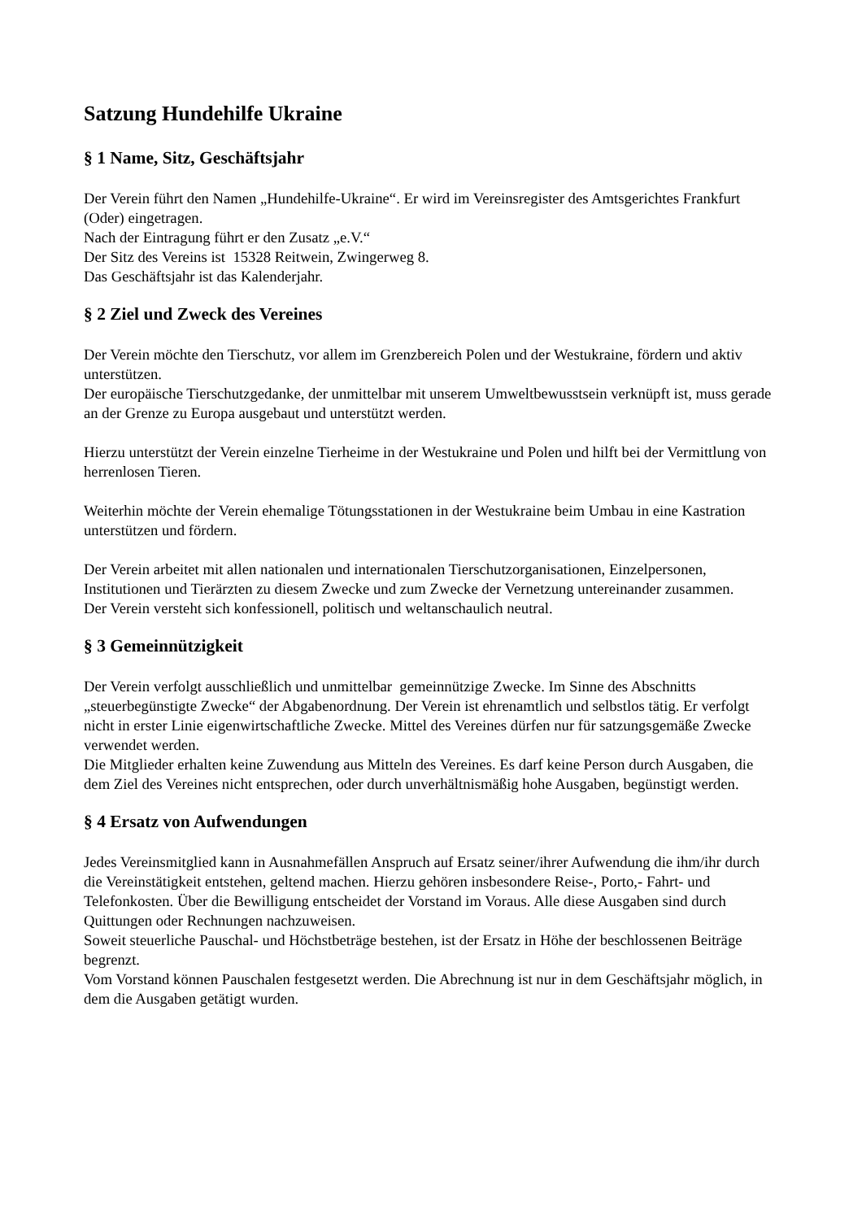Satzung Hundehilfe Ukraine
§ 1 Name, Sitz, Geschäftsjahr
Der Verein führt den Namen „Hundehilfe-Ukraine“. Er wird im Vereinsregister des Amtsgerichtes Frankfurt (Oder) eingetragen.
Nach der Eintragung führt er den Zusatz „e.V.“
Der Sitz des Vereins ist 15328 Reitwein, Zwingerweg 8.
Das Geschäftsjahr ist das Kalenderjahr.
§ 2 Ziel und Zweck des Vereines
Der Verein möchte den Tierschutz, vor allem im Grenzbereich Polen und der Westukraine, fördern und aktiv unterstützen.
Der europäische Tierschutzgedanke, der unmittelbar mit unserem Umweltbewusstsein verknüpft ist, muss gerade an der Grenze zu Europa ausgebaut und unterstützt werden.
Hierzu unterstützt der Verein einzelne Tierheime in der Westukraine und Polen und hilft bei der Vermittlung von herrenlosen Tieren.
Weiterhin möchte der Verein ehemalige Tötungsstationen in der Westukraine beim Umbau in eine Kastration unterstützen und fördern.
Der Verein arbeitet mit allen nationalen und internationalen Tierschutzorganisationen, Einzelpersonen, Institutionen und Tierärzten zu diesem Zwecke und zum Zwecke der Vernetzung untereinander zusammen.
Der Verein versteht sich konfessionell, politisch und weltanschaulich neutral.
§ 3 Gemeinnützigkeit
Der Verein verfolgt ausschließlich und unmittelbar gemeinnützige Zwecke. Im Sinne des Abschnitts „steuerbegünstigte Zwecke“ der Abgabenordnung. Der Verein ist ehrenamtlich und selbstlos tätig. Er verfolgt nicht in erster Linie eigenwirtschaftliche Zwecke. Mittel des Vereines dürfen nur für satzungsgemäße Zwecke verwendet werden.
Die Mitglieder erhalten keine Zuwendung aus Mitteln des Vereines. Es darf keine Person durch Ausgaben, die dem Ziel des Vereines nicht entsprechen, oder durch unverhältnismäßig hohe Ausgaben, begünstigt werden.
§ 4 Ersatz von Aufwendungen
Jedes Vereinsmitglied kann in Ausnahmefällen Anspruch auf Ersatz seiner/ihrer Aufwendung die ihm/ihr durch die Vereinstätigkeit entstehen, geltend machen. Hierzu gehören insbesondere Reise-, Porto,- Fahrt- und Telefonkosten. Über die Bewilligung entscheidet der Vorstand im Voraus. Alle diese Ausgaben sind durch Quittungen oder Rechnungen nachzuweisen.
Soweit steuerliche Pauschal- und Höchstbeträge bestehen, ist der Ersatz in Höhe der beschlossenen Beiträge begrenzt.
Vom Vorstand können Pauschalen festgesetzt werden. Die Abrechnung ist nur in dem Geschäftsjahr möglich, in dem die Ausgaben getätigt wurden.